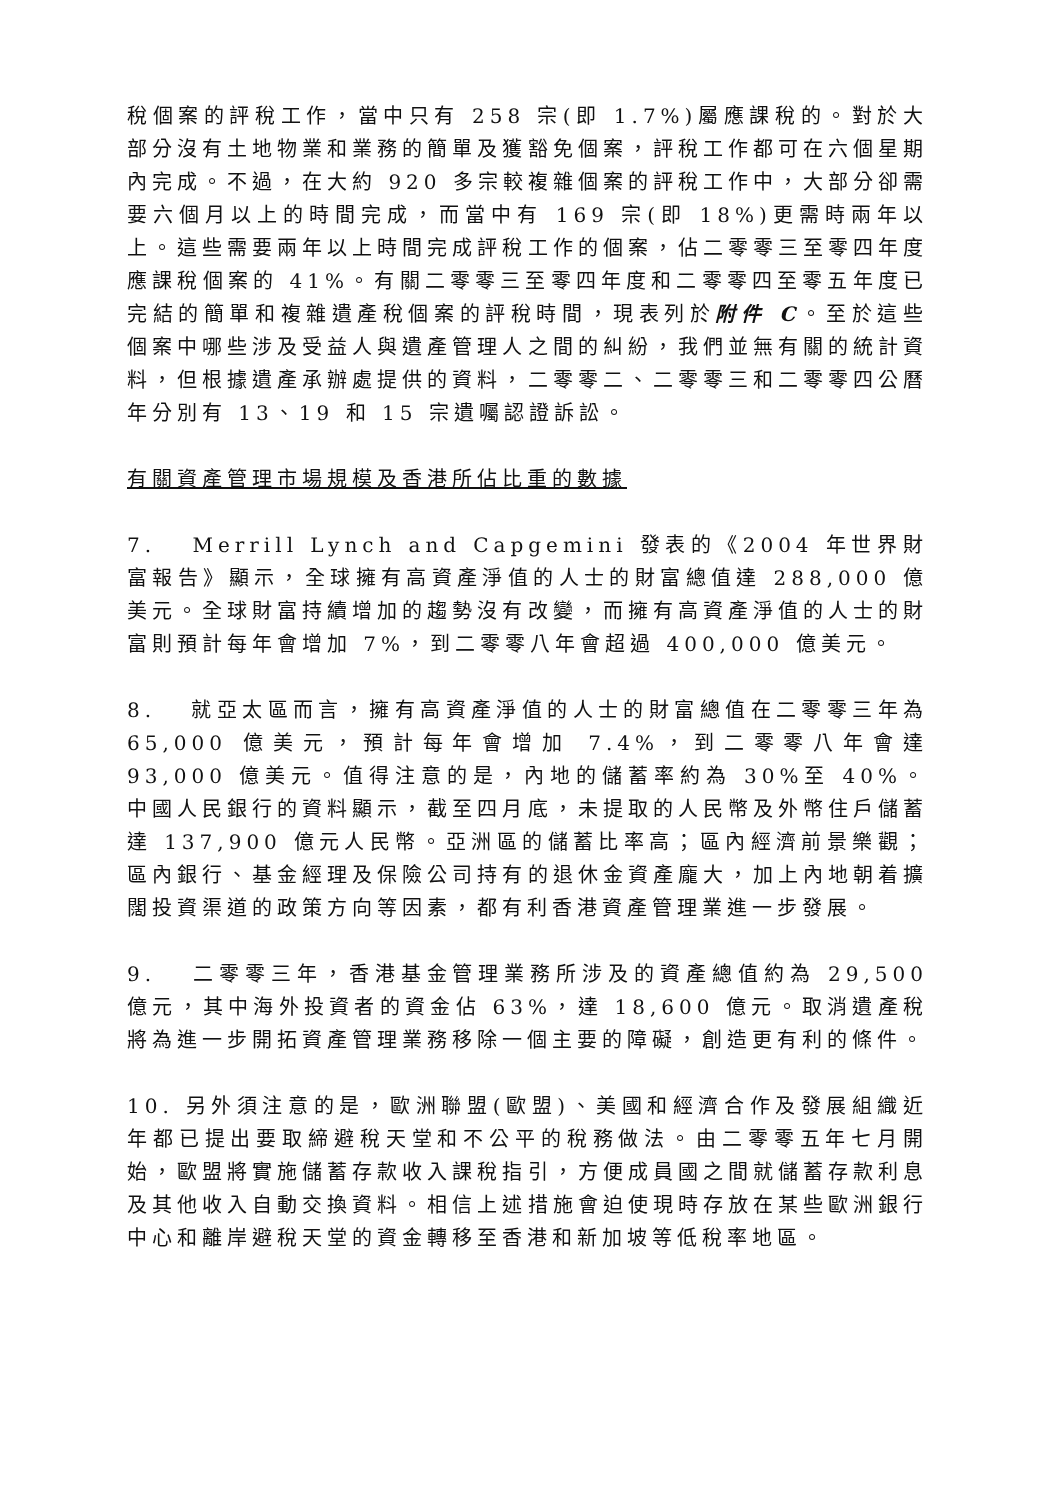稅個案的評稅工作，當中只有 258 宗(即 1.7%)屬應課稅的。對於大部分沒有土地物業和業務的簡單及獲豁免個案，評稅工作都可在六個星期內完成。不過，在大約 920 多宗較複雜個案的評稅工作中，大部分卻需要六個月以上的時間完成，而當中有 169 宗(即 18%)更需時兩年以上。這些需要兩年以上時間完成評稅工作的個案，佔二零零三至零四年度應課稅個案的 41%。有關二零零三至零四年度和二零零四至零五年度已完結的簡單和複雜遺產稅個案的評稅時間，現表列於附件 C。至於這些個案中哪些涉及受益人與遺產管理人之間的糾紛，我們並無有關的統計資料，但根據遺產承辦處提供的資料，二零零二、二零零三和二零零四公曆年分別有 13、19 和 15 宗遺囑認證訴訟。
有關資產管理市場規模及香港所佔比重的數據
7. Merrill Lynch and Capgemini 發表的《2004 年世界財富報告》顯示，全球擁有高資產淨值的人士的財富總值達 288,000 億美元。全球財富持續增加的趨勢沒有改變，而擁有高資產淨值的人士的財富則預計每年會增加 7%，到二零零八年會超過 400,000 億美元。
8. 就亞太區而言，擁有高資產淨值的人士的財富總值在二零零三年為 65,000 億美元，預計每年會增加 7.4%，到二零零八年會達 93,000 億美元。值得注意的是，內地的儲蓄率約為 30%至 40%。中國人民銀行的資料顯示，截至四月底，未提取的人民幣及外幣住戶儲蓄達 137,900 億元人民幣。亞洲區的儲蓄比率高；區內經濟前景樂觀；區內銀行、基金經理及保險公司持有的退休金資產龐大，加上內地朝着擴闊投資渠道的政策方向等因素，都有利香港資產管理業進一步發展。
9. 二零零三年，香港基金管理業務所涉及的資產總值約為 29,500 億元，其中海外投資者的資金佔 63%，達 18,600 億元。取消遺產稅將為進一步開拓資產管理業務移除一個主要的障礙，創造更有利的條件。
10. 另外須注意的是，歐洲聯盟(歐盟)、美國和經濟合作及發展組織近年都已提出要取締避稅天堂和不公平的稅務做法。由二零零五年七月開始，歐盟將實施儲蓄存款收入課稅指引，方便成員國之間就儲蓄存款利息及其他收入自動交換資料。相信上述措施會迫使現時存放在某些歐洲銀行中心和離岸避稅天堂的資金轉移至香港和新加坡等低稅率地區。